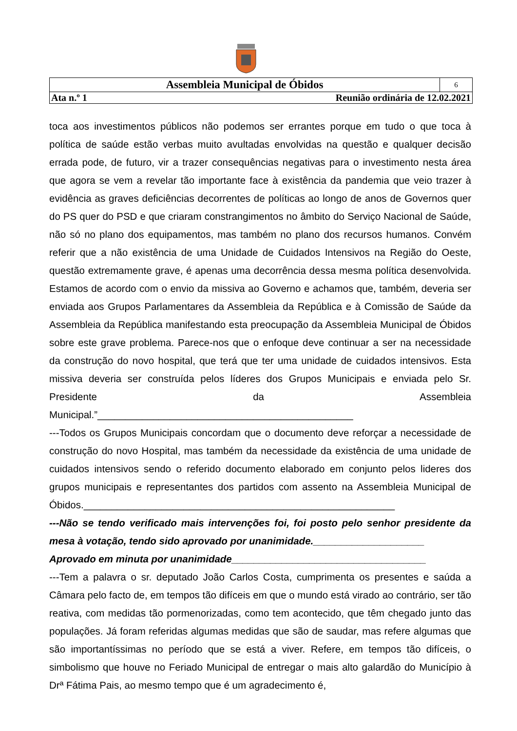| Assembleia Municipal de Óbidos | 6 |
| Ata n.º 1 Reunião ordinária de 12.02.2021 | |
toca aos investimentos públicos não podemos ser errantes porque em tudo o que toca à política de saúde estão verbas muito avultadas envolvidas na questão e qualquer decisão errada pode, de futuro, vir a trazer consequências negativas para o investimento nesta área que agora se vem a revelar tão importante face à existência da pandemia que veio trazer à evidência as graves deficiências decorrentes de políticas ao longo de anos de Governos quer do PS quer do PSD e que criaram constrangimentos no âmbito do Serviço Nacional de Saúde, não só no plano dos equipamentos, mas também no plano dos recursos humanos. Convém referir que a não existência de uma Unidade de Cuidados Intensivos na Região do Oeste, questão extremamente grave, é apenas uma decorrência dessa mesma política desenvolvida. Estamos de acordo com o envio da missiva ao Governo e achamos que, também, deveria ser enviada aos Grupos Parlamentares da Assembleia da República e à Comissão de Saúde da Assembleia da República manifestando esta preocupação da Assembleia Municipal de Óbidos sobre este grave problema. Parece-nos que o enfoque deve continuar a ser na necessidade da construção do novo hospital, que terá que ter uma unidade de cuidados intensivos. Esta missiva deveria ser construída pelos líderes dos Grupos Municipais e enviada pelo Sr. Presidente da Assembleia Municipal.”______________________________________________
---Todos os Grupos Municipais concordam que o documento deve reforçar a necessidade de construção do novo Hospital, mas também da necessidade da existência de uma unidade de cuidados intensivos sendo o referido documento elaborado em conjunto pelos lideres dos grupos municipais e representantes dos partidos com assento na Assembleia Municipal de Óbidos.________________________________________________________
---Não se tendo verificado mais intervenções foi, foi posto pelo senhor presidente da mesa à votação, tendo sido aprovado por unanimidade.____________________
Aprovado em minuta por unanimidade___________________________________
---Tem a palavra o sr. deputado João Carlos Costa, cumprimenta os presentes e saúda a Câmara pelo facto de, em tempos tão difíceis em que o mundo está virado ao contrário, ser tão reativa, com medidas tão pormenorizadas, como tem acontecido, que têm chegado junto das populações. Já foram referidas algumas medidas que são de saudar, mas refere algumas que são importantíssimas no período que se está a viver. Refere, em tempos tão difíceis, o simbolismo que houve no Feriado Municipal de entregar o mais alto galardão do Município à Drª Fátima Pais, ao mesmo tempo que é um agradecimento é,